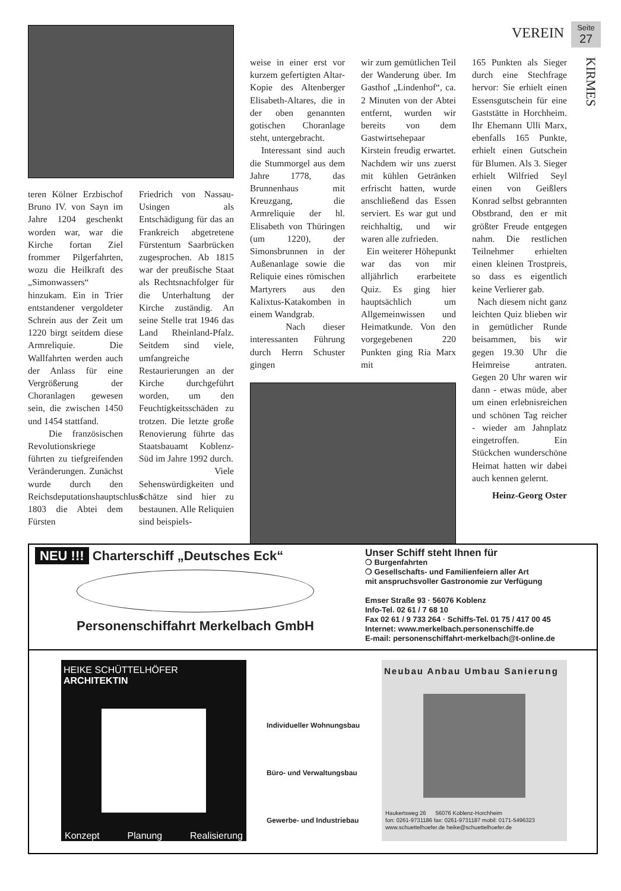VEREIN
Seite
27
KIRMES
teren Kölner Erzbischof Bruno IV. von Sayn im Jahre 1204 geschenkt worden war, war die Kirche fortan Ziel frommer Pilgerfahrten, wozu die Heilkraft des „Simonwassers“ hinzukam. Ein in Trier entstandener vergoldeter Schrein aus der Zeit um 1220 birgt seitdem diese Armreliquie. Die Wallfahrten werden auch der Anlass für eine Vergrößerung der Choranlagen gewesen sein, die zwischen 1450 und 1454 stattfand.
Die französischen Revolutionskriege führten zu tiefgreifenden Veränderungen. Zunächst wurde durch den Reichsdeputationshauptschluss 1803 die Abtei dem Fürsten
Friedrich von Nassau-Usingen als Entschädigung für das an Frankreich abgetretene Fürstentum Saarbrücken zugesprochen. Ab 1815 war der preußische Staat als Rechtsnachfolger für die Unterhaltung der Kirche zuständig. An seine Stelle trat 1946 das Land Rheinland-Pfalz. Seitdem sind viele, umfangreiche Restaurierungen an der Kirche durchgeführt worden, um den Feuchtigkeitsschäden zu trotzen. Die letzte große Renovierung führte das Staatsbauamt Koblenz-Süd im Jahre 1992 durch.
Viele Sehenswürdigkeiten und Schätze sind hier zu bestaunen. Alle Reliquien sind beispiels-
weise in einer erst vor kurzem gefertigten Altar-Kopie des Altenberger Elisabeth-Altares, die in der oben genannten gotischen Choranlage steht, untergebracht.
Interessant sind auch die Stummorgel aus dem Jahre 1778, das Brunnenhaus mit Kreuzgang, die Armreliquie der hl. Elisabeth von Thüringen (um 1220), der Simonsbrunnen in der Außenanlage sowie die Reliquie eines römischen Martyrers aus den Kalixtus-Katakomben in einem Wandgrab.
Nach dieser interessanten Führung durch Herrn Schuster gingen
wir zum gemütlichen Teil der Wanderung über. Im Gasthof „Lindenhof“, ca. 2 Minuten von der Abtei entfernt, wurden wir bereits von dem Gastwirtsehepaar Kirstein freudig erwartet. Nachdem wir uns zuerst mit kühlen Getränken erfrischt hatten, wurde anschließend das Essen serviert. Es war gut und reichhaltig, und wir waren alle zufrieden.
Ein weiterer Höhepunkt war das von mir alljährlich erarbeitete Quiz. Es ging hier hauptsächlich um Allgemeinwissen und Heimatkunde. Von den vorgegebenen 220 Punkten ging Ria Marx mit
165 Punkten als Sieger durch eine Stechfrage hervor: Sie erhielt einen Essensgutschein für eine Gaststätte in Horchheim. Ihr Ehemann Ulli Marx, ebenfalls 165 Punkte, erhielt einen Gutschein für Blumen. Als 3. Sieger erhielt Wilfried Seyl einen von Geißlers Konrad selbst gebrannten Obstbrand, den er mit größter Freude entgegen nahm. Die restlichen Teilnehmer erhielten einen kleinen Trostpreis, so dass es eigentlich keine Verlierer gab.
Nach diesem nicht ganz leichten Quiz blieben wir in gemütlicher Runde beisammen, bis wir gegen 19.30 Uhr die Heimreise antraten. Gegen 20 Uhr waren wir dann - etwas müde, aber um einen erlebnisreichen und schönen Tag reicher - wieder am Jahnplatz eingetroffen. Ein Stückchen wunderschöne Heimat hatten wir dabei auch kennen gelernt.
Heinz-Georg Oster
NEU !!! Charterschiff „Deutsches Eck“
Personenschiffahrt Merkelbach GmbH
Unser Schiff steht Ihnen für
❍ Burgenfahrten
❍ Gesellschafts- und Familienfeiern aller Art
mit anspruchsvoller Gastronomie zur Verfügung
Emser Straße 93 · 56076 Koblenz
Info-Tel. 02 61 / 7 68 10
Fax 02 61 / 9 733 264 · Schiffs-Tel. 01 75 / 417 00 45
Internet: www.merkelbach.personenschiffe.de
E-mail: personenschiffahrt-merkelbach@t-online.de
HEIKE SCHÜTTELHÖFER ARCHITEKTIN
Konzept Planung Realisierung
Individueller Wohnungsbau
Büro- und Verwaltungsbau
Gewerbe- und Industriebau
Neubau Anbau Umbau Sanierung
Haukertsweg 26 56076 Koblenz-Horchheim
fon: 0261-9731186 fax: 0261-9731187 mobil: 0171-5496323
www.schuettelhoefer.de heike@schuettelhoefer.de